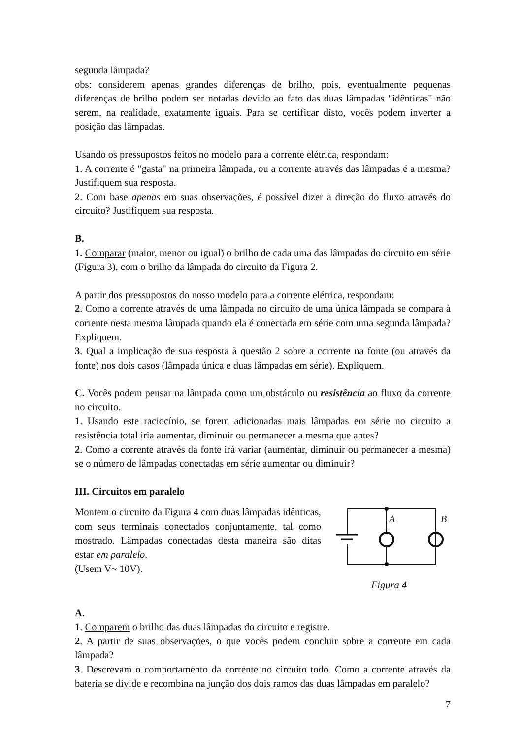segunda lâmpada?
obs: considerem apenas grandes diferenças de brilho, pois, eventualmente pequenas diferenças de brilho podem ser notadas devido ao fato das duas lâmpadas "idênticas" não serem, na realidade, exatamente iguais. Para se certificar disto, vocês podem inverter a posição das lâmpadas.
Usando os pressupostos feitos no modelo para a corrente elétrica, respondam:
1. A corrente é "gasta" na primeira lâmpada, ou a corrente através das lâmpadas é a mesma? Justifiquem sua resposta.
2. Com base apenas em suas observações, é possível dizer a direção do fluxo através do circuito? Justifiquem sua resposta.
B.
1. Comparar (maior, menor ou igual) o brilho de cada uma das lâmpadas do circuito em série (Figura 3), com o brilho da lâmpada do circuito da Figura 2.
A partir dos pressupostos do nosso modelo para a corrente elétrica, respondam:
2. Como a corrente através de uma lâmpada no circuito de uma única lâmpada se compara à corrente nesta mesma lâmpada quando ela é conectada em série com uma segunda lâmpada? Expliquem.
3. Qual a implicação de sua resposta à questão 2 sobre a corrente na fonte (ou através da fonte) nos dois casos (lâmpada única e duas lâmpadas em série). Expliquem.
C. Vocês podem pensar na lâmpada como um obstáculo ou resistência ao fluxo da corrente no circuito.
1. Usando este raciocínio, se forem adicionadas mais lâmpadas em série no circuito a resistência total iria aumentar, diminuir ou permanecer a mesma que antes?
2. Como a corrente através da fonte irá variar (aumentar, diminuir ou permanecer a mesma) se o número de lâmpadas conectadas em série aumentar ou diminuir?
III. Circuitos em paralelo
Montem o circuito da Figura 4 com duas lâmpadas idênticas, com seus terminais conectados conjuntamente, tal como mostrado. Lâmpadas conectadas desta maneira são ditas estar em paralelo.
(Usem V~ 10V).
A
B
Figura 4
A.
1. Comparem o brilho das duas lâmpadas do circuito e registre.
2. A partir de suas observações, o que vocês podem concluir sobre a corrente em cada lâmpada?
3. Descrevam o comportamento da corrente no circuito todo. Como a corrente através da bateria se divide e recombina na junção dos dois ramos das duas lâmpadas em paralelo?
7